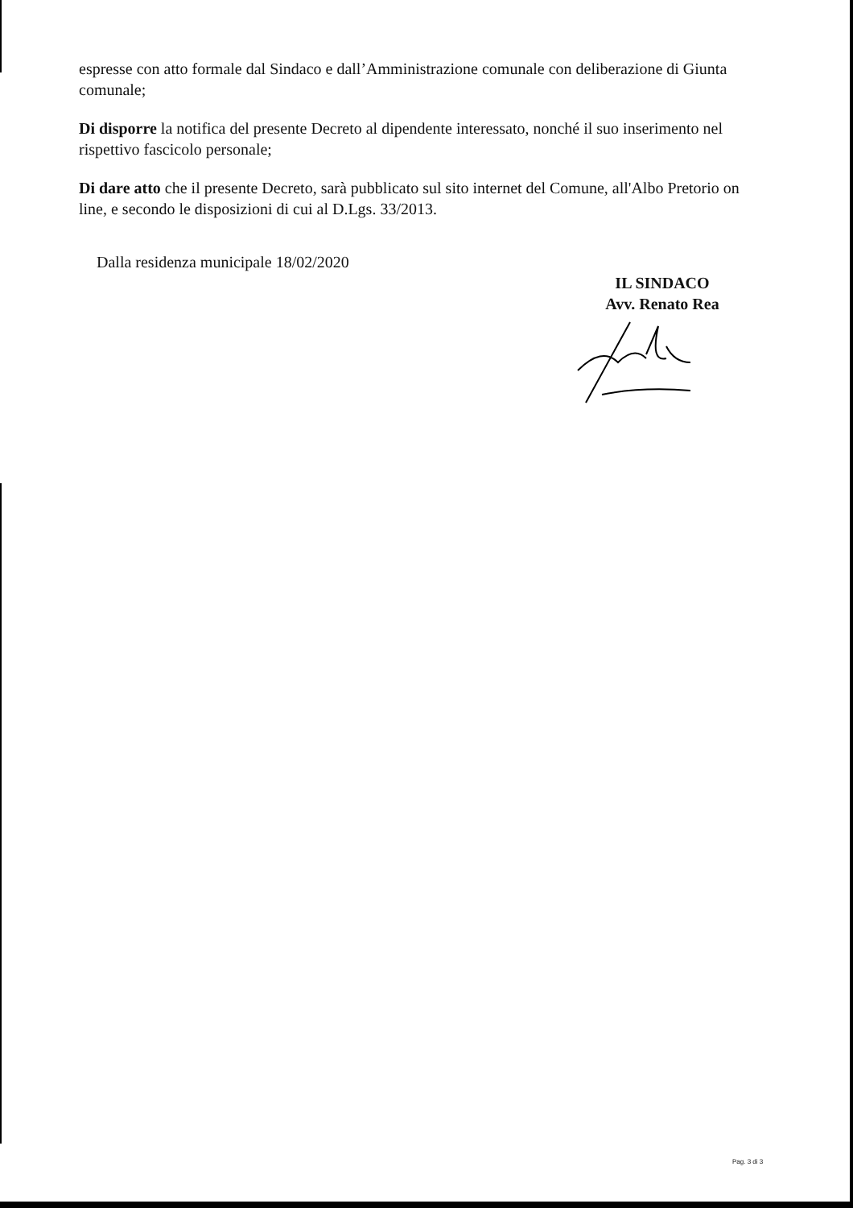espresse con atto formale dal Sindaco e dall’Amministrazione comunale con deliberazione di Giunta comunale;
Di disporre la notifica del presente Decreto al dipendente interessato, nonché il suo inserimento nel rispettivo fascicolo personale;
Di dare atto che il presente Decreto, sarà pubblicato sul sito internet del Comune, all'Albo Pretorio on line, e secondo le disposizioni di cui al D.Lgs. 33/2013.
Dalla residenza municipale 18/02/2020
IL SINDACO
Avv. Renato Rea
Pag. 3 di 3